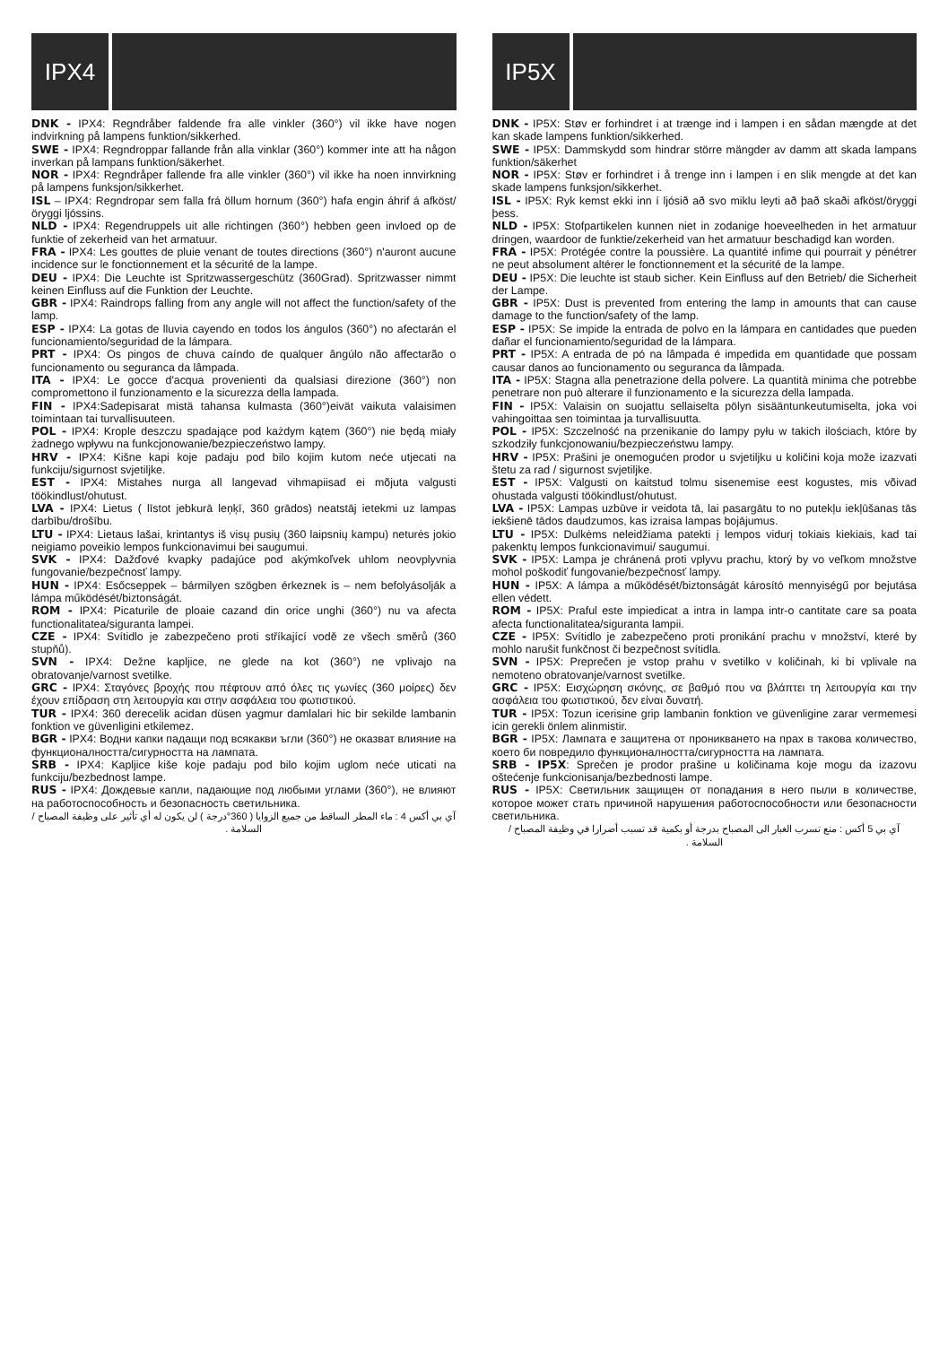IPX4
DNK - IPX4: Regndråber faldende fra alle vinkler (360°) vil ikke have nogen indvirkning på lampens funktion/sikkerhed.
SWE - IPX4: Regndroppar fallande från alla vinklar (360°) kommer inte att ha någon inverkan på lampans funktion/säkerhet.
NOR - IPX4: Regndråper fallende fra alle vinkler (360°) vil ikke ha noen innvirkning på lampens funksjon/sikkerhet.
ISL – IPX4: Regndropar sem falla frá öllum hornum (360°) hafa engin áhrif á afköst/öryggi ljóssins.
NLD - IPX4: Regendruppels uit alle richtingen (360°) hebben geen invloed op de funktie of zekerheid van het armatuur.
FRA - IPX4: Les gouttes de pluie venant de toutes directions (360°) n'auront aucune incidence sur le fonctionnement et la sécurité de la lampe.
DEU - IPX4: Die Leuchte ist Spritzwassergeschütz (360Grad). Spritzwasser nimmt keinen Einfluss auf die Funktion der Leuchte.
GBR - IPX4: Raindrops falling from any angle will not affect the function/safety of the lamp.
ESP - IPX4: La gotas de lluvia cayendo en todos los ángulos (360°) no afectarán el funcionamiento/seguridad de la lámpara.
PRT - IPX4: Os pingos de chuva caíndo de qualquer ângúlo não affectarão o funcionamento ou seguranca da lâmpada.
ITA - IPX4: Le gocce d'acqua provenienti da qualsiasi direzione (360°) non compromettono il funzionamento e la sicurezza della lampada.
FIN - IPX4:Sadepisarat mistä tahansa kulmasta (360°)eivät vaikuta valaisimen toimintaan tai turvallisuuteen.
POL - IPX4: Krople deszczu spadające pod każdym kątem (360°) nie będą miały żadnego wpływu na funkcjonowanie/bezpieczeństwo lampy.
HRV - IPX4: Kišne kapi koje padaju pod bilo kojim kutom neće utjecati na funkciju/sigurnost svjetiljke.
EST - IPX4: Mistahes nurga all langevad vihmapiisad ei mõjuta valgusti töökindlust/ohutust.
LVA - IPX4: Lietus ( līstot jebkurā leņķī, 360 grādos) neatstāj ietekmi uz lampas darbību/drošību.
LTU - IPX4: Lietaus lašai, krintantys iš visų pusių (360 laipsnių kampu) neturės jokio neigiamo poveikio lempos funkcionavimui bei saugumui.
SVK - IPX4: Dažďové kvapky padajúce pod akýmkoľvek uhlom neovplyvnia fungovanie/bezpečnosť lampy.
HUN - IPX4: Esőcseppek – bármilyen szögben érkeznek is – nem befolyásolják a lámpa működését/biztonságát.
ROM - IPX4: Picaturile de ploaie cazand din orice unghi (360°) nu va afecta functionalitatea/siguranta lampei.
CZE - IPX4: Svítidlo je zabezpečeno proti stříkající vodě ze všech směrů (360 stupňů).
SVN - IPX4: Dežne kapljice, ne glede na kot (360°) ne vplivajo na obratovanje/varnost svetilke.
GRC - IPX4: Σταγόνες βροχής που πέφτουν από όλες τις γωνίες (360 μοίρες) δεν έχουν επίδραση στη λειτουργία και στην ασφάλεια του φωτιστικού.
TUR - IPX4: 360 derecelik acidan düsen yagmur damlalari hic bir sekilde lambanin fonktion ve güvenligini etkilemez.
BGR - IPX4: Водни капки падащи под всякакви ъгли (360°) не оказват влияние на функционалността/сигурността на лампата.
SRB - IPX4: Kapljice kiše koje padaju pod bilo kojim uglom neće uticati na funkciju/bezbednost lampe.
RUS - IPX4: Дождевые капли, падающие под любыми углами (360°), не влияют на работоспособность и безопасность светильника.
آي بي أكس 4 : ماء المطر الساقط من جميع الزوايا ( 360°درجة ) لن يكون له أي تأثير على وظيفة المصباح / السلامة .
IP5X
DNK - IP5X: Støv er forhindret i at trænge ind i lampen i en sådan mængde at det kan skade lampens funktion/sikkerhed.
SWE - IP5X: Dammskydd som hindrar större mängder av damm att skada lampans funktion/säkerhet
NOR - IP5X: Støv er forhindret i å trenge inn i lampen i en slik mengde at det kan skade lampens funksjon/sikkerhet.
ISL - IP5X: Ryk kemst ekki inn í ljósið að svo miklu leyti að það skaði afköst/öryggi þess.
NLD - IP5X: Stofpartikelen kunnen niet in zodanige hoeveelheden in het armatuur dringen, waardoor de funktie/zekerheid van het armatuur beschadigd kan worden.
FRA - IP5X: Protégée contre la poussière. La quantité infime qui pourrait y pénétrer ne peut absolument altérer le fonctionnement et la sécurité de la lampe.
DEU - IP5X: Die leuchte ist staub sicher. Kein Einfluss auf den Betrieb/ die Sicherheit der Lampe.
GBR - IP5X: Dust is prevented from entering the lamp in amounts that can cause damage to the function/safety of the lamp.
ESP - IP5X: Se impide la entrada de polvo en la lámpara en cantidades que pueden dañar el funcionamiento/seguridad de la lámpara.
PRT - IP5X: A entrada de pó na lâmpada é impedida em quantidade que possam causar danos ao funcionamento ou seguranca da lâmpada.
ITA - IP5X: Stagna alla penetrazione della polvere. La quantità minima che potrebbe penetrare non può alterare il funzionamento e la sicurezza della lampada.
FIN - IP5X: Valaisin on suojattu sellaiselta pölyn sisääntunkeutumiselta, joka voi vahingoittaa sen toimintaa ja turvallisuutta.
POL - IP5X: Szczelność na przenikanie do lampy pyłu w takich ilościach, które by szkodziły funkcjonowaniu/bezpieczeństwu lampy.
HRV - IP5X: Prašini je onemogućen prodor u svjetiljku u količini koja može izazvati štetu za rad / sigurnost svjetiljke.
EST - IP5X: Valgusti on kaitstud tolmu sisenemise eest kogustes, mis võivad ohustada valgusti töökindlust/ohutust.
LVA - IP5X: Lampas uzbūve ir veidota tā, lai pasargātu to no putekļu iekļūšanas tās iekšienē tādos daudzumos, kas izraisa lampas bojājumus.
LTU - IP5X: Dulkėms neleidžiama patekti į lempos vidurį tokiais kiekiais, kad tai pakenktų lempos funkcionavimui/ saugumui.
SVK - IP5X: Lampa je chránená proti vplyvu prachu, ktorý by vo veľkom množstve mohol poškodiť fungovanie/bezpečnosť lampy.
HUN - IP5X: A lámpa a működését/biztonságát károsító mennyiségű por bejutása ellen védett.
ROM - IP5X: Praful este impiedicat a intra in lampa intr-o cantitate care sa poata afecta functionalitatea/siguranta lampii.
CZE - IP5X: Svítidlo je zabezpečeno proti pronikání prachu v množství, které by mohlo narušit funkčnost či bezpečnost svítidla.
SVN - IP5X: Preprečen je vstop prahu v svetilko v količinah, ki bi vplivale na nemoteno obratovanje/varnost svetilke.
GRC - IP5X: Εισχώρηση σκόνης, σε βαθμό που να βλάπτει τη λειτουργία και την ασφάλεια του φωτιστικού, δεν είναι δυνατή.
TUR - IP5X: Tozun icerisine grip lambanin fonktion ve güvenligine zarar vermemesi icin gerekli önlem alinmistir.
BGR - IP5X: Лампата е защитена от проникването на прах в такова количество, което би повредило функционалността/сигурността на лампата.
SRB - IP5X: Sprečen je prodor prašine u količinama koje mogu da izazovu oštećenje funkcionisanja/bezbednosti lampe.
RUS - IP5X: Светильник защищен от попадания в него пыли в количестве, которое может стать причиной нарушения работоспособности или безопасности светильника.
آي بي 5 أكس : منع تسرب الغبار الى المصباح بدرجة أو بكمية قد تسبب أضرارا في وظيفة المصباح / السلامة .